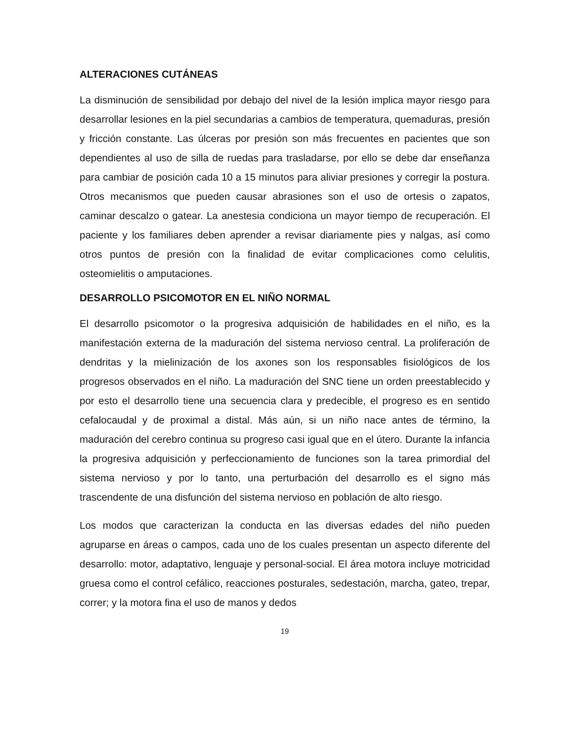ALTERACIONES CUTÁNEAS
La disminución de sensibilidad por debajo del nivel de la lesión implica mayor riesgo para desarrollar lesiones en la piel secundarias a cambios de temperatura, quemaduras, presión y fricción constante. Las úlceras por presión son más frecuentes en pacientes que son dependientes al uso de silla de ruedas para trasladarse, por ello se debe dar enseñanza para cambiar de posición cada 10 a 15 minutos para aliviar presiones y corregir la postura. Otros mecanismos que pueden causar abrasiones son el uso de ortesis o zapatos, caminar descalzo o gatear. La anestesia condiciona un mayor tiempo de recuperación. El paciente y los familiares deben aprender a revisar diariamente pies y nalgas, así como otros puntos de presión con la finalidad de evitar complicaciones como celulitis, osteomielitis o amputaciones.
DESARROLLO PSICOMOTOR EN EL NIÑO NORMAL
El desarrollo psicomotor o la progresiva adquisición de habilidades en el niño, es la manifestación externa de la maduración del sistema nervioso central. La proliferación de dendritas y la mielinización de los axones son los responsables fisiológicos de los progresos observados en el niño. La maduración del SNC tiene un orden preestablecido y por esto el desarrollo tiene una secuencia clara y predecible, el progreso es en sentido cefalocaudal y de proximal a distal. Más aún, si un niño nace antes de término, la maduración del cerebro continua su progreso casi igual que en el útero. Durante la infancia la progresiva adquisición y perfeccionamiento de funciones son la tarea primordial del sistema nervioso y por lo tanto, una perturbación del desarrollo es el signo más trascendente de una disfunción del sistema nervioso en población de alto riesgo.
Los modos que caracterizan la conducta en las diversas edades del niño pueden agruparse en áreas o campos, cada uno de los cuales presentan un aspecto diferente del desarrollo: motor, adaptativo, lenguaje y personal-social. El área motora incluye motricidad gruesa como el control cefálico, reacciones posturales, sedestación, marcha, gateo, trepar, correr; y la motora fina el uso de manos y dedos
19